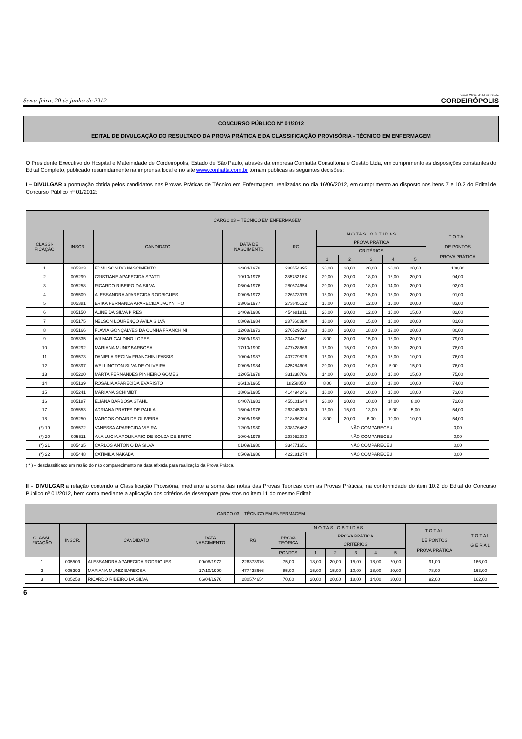Sexta-feira, 20 de junho de 2012 Jornal Oficial do Município de
CORDEIRÓPOLIS
CONCURSO PÚBLICO Nº 01/2012
EDITAL DE DIVULGAÇÃO DO RESULTADO DA PROVA PRÁTICA E DA CLASSIFICAÇÃO PROVISÓRIA - TÉCNICO EM ENFERMAGEM
O Presidente Executivo do Hospital e Maternidade de Cordeirópolis, Estado de São Paulo, através da empresa Confiatta Consultoria e Gestão Ltda, em cumprimento às disposições constantes do Edital Completo, publicado resumidamente na imprensa local e no site www.confiatta.com.br tornam públicas as seguintes decisões:
I – DIVULGAR a pontuação obtida pelos candidatos nas Provas Práticas de Técnico em Enfermagem, realizadas no dia 16/06/2012, em cumprimento ao disposto nos itens 7 e 10.2 do Edital de Concurso Público nº 01/2012:
| CARGO 03 – TÉCNICO EM ENFERMAGEM | | | | | | | | | | |
| --- | --- | --- | --- | --- | --- | --- | --- | --- | --- | --- |
| CLASSI- FICAÇÃO | INSCR. | CANDIDATO | DATA DE NASCIMENTO | RG | N O T A S O B T I D A S | | | | | T O T A L DE PONTOS PROVA PRÁTICA |
| | | | | | PROVA PRÁTICA | | | | | |
| | | | | | CRITÉRIOS | | | | | |
| | | | | | 1 | 2 | 3 | 4 | 5 | |
| 1 | 005323 | EDMILSON DO NASCIMENTO | 24/04/1978 | 288554395 | 20,00 | 20,00 | 20,00 | 20,00 | 20,00 | 100,00 |
| 2 | 005299 | CRISTIANE APARECIDA SPATTI | 19/10/1978 | 28573216X | 20,00 | 20,00 | 18,00 | 16,00 | 20,00 | 94,00 |
| 3 | 005258 | RICARDO RIBEIRO DA SILVA | 06/04/1976 | 280574654 | 20,00 | 20,00 | 18,00 | 14,00 | 20,00 | 92,00 |
| 4 | 005509 | ALESSANDRA APARECIDA RODRIGUES | 09/08/1972 | 226373976 | 18,00 | 20,00 | 15,00 | 18,00 | 20,00 | 91,00 |
| 5 | 005381 | ERIKA FERNANDA APARECIDA JACYNTHO | 23/06/1977 | 273645122 | 16,00 | 20,00 | 12,00 | 15,00 | 20,00 | 83,00 |
| 6 | 005150 | ALINE DA SILVA PIRES | 24/09/1986 | 454681811 | 20,00 | 20,00 | 12,00 | 15,00 | 15,00 | 82,00 |
| 7 | 005175 | NELSON LOURENÇO AVILA SILVA | 08/09/1984 | 23736038X | 10,00 | 20,00 | 15,00 | 16,00 | 20,00 | 81,00 |
| 8 | 005166 | FLAVIA GONÇALVES DA CUNHA FRANCHINI | 12/08/1973 | 276529728 | 10,00 | 20,00 | 18,00 | 12,00 | 20,00 | 80,00 |
| 9 | 005335 | WILMAR GALDINO LOPES | 25/09/1981 | 304477461 | 8,00 | 20,00 | 15,00 | 16,00 | 20,00 | 79,00 |
| 10 | 005292 | MARIANA MUNIZ BARBOSA | 17/10/1990 | 477428666 | 15,00 | 15,00 | 10,00 | 18,00 | 20,00 | 78,00 |
| 11 | 005573 | DANIELA REGINA FRANCHINI FASSIS | 10/04/1987 | 407779826 | 16,00 | 20,00 | 15,00 | 15,00 | 10,00 | 76,00 |
| 12 | 005397 | WELLINGTON SILVA DE OLIVEIRA | 09/08/1984 | 425284608 | 20,00 | 20,00 | 16,00 | 5,00 | 15,00 | 76,00 |
| 13 | 005220 | MARTA FERNANDES PINHEIRO GOMES | 12/05/1978 | 331238706 | 14,00 | 20,00 | 10,00 | 16,00 | 15,00 | 75,00 |
| 14 | 005139 | ROSALIA APARECIDA EVARISTO | 26/10/1965 | 18258850 | 8,00 | 20,00 | 18,00 | 18,00 | 10,00 | 74,00 |
| 15 | 005241 | MARIANA SCHIMIDT | 18/06/1985 | 414494246 | 10,00 | 20,00 | 10,00 | 15,00 | 18,00 | 73,00 |
| 16 | 005187 | ELIANA BARBOSA STAHL | 04/07/1981 | 455101644 | 20,00 | 20,00 | 10,00 | 14,00 | 8,00 | 72,00 |
| 17 | 005553 | ADRIANA PRATES DE PAULA | 15/04/1976 | 263745089 | 16,00 | 15,00 | 13,00 | 5,00 | 5,00 | 54,00 |
| 18 | 005250 | MARCOS ODAIR DE OLIVEIRA | 29/08/1968 | 218486224 | 8,00 | 20,00 | 6,00 | 10,00 | 10,00 | 54,00 |
| (*) 19 | 005572 | VANESSA APARECIDA VIEIRA | 12/03/1980 | 308376462 | NÃO COMPARECEU | | | | | 0,00 |
| (*) 20 | 005511 | ANA LUCIA APOLINARIO DE SOUZA DE BRITO | 10/04/1978 | 293952930 | NÃO COMPARECEU | | | | | 0,00 |
| (*) 21 | 005435 | CARLOS ANTONIO DA SILVA | 01/09/1980 | 334771651 | NÃO COMPARECEU | | | | | 0,00 |
| (*) 22 | 005448 | CATIMILA NAKADA | 05/09/1986 | 422181274 | NÃO COMPARECEU | | | | | 0,00 |
( * ) – desclassificado em razão do não comparecimento na data afixada para realização da Prova Prática.
II – DIVULGAR a relação contendo a Classificação Provisória, mediante a soma das notas das Provas Teóricas com as Provas Práticas, na conformidade do item 10.2 do Edital do Concurso Público nº 01/2012, bem como mediante a aplicação dos critérios de desempate previstos no item 11 do mesmo Edital:
| CARGO 03 – TÉCNICO EM ENFERMAGEM | | | | | | | | | | | | |
| --- | --- | --- | --- | --- | --- | --- | --- | --- | --- | --- | --- | --- |
| CLASSI- FICAÇÃO | INSCR. | CANDIDATO | DATA NASCIMENTO | RG | N O T A S O B T I D A S | | | | | | T O T A L DE PONTOS PROVA PRÁTICA | T O T A L G E R A L |
| | | | | | PROVA TEÓRICA | PROVA PRÁTICA | | | | | | |
| | | | | | | CRITÉRIOS | | | | | | |
| | | | | | PONTOS | 1 | 2 | 3 | 4 | 5 | | |
| 1 | 005509 | ALESSANDRA APARECIDA RODRIGUES | 09/08/1972 | 226373976 | 75,00 | 18,00 | 20,00 | 15,00 | 18,00 | 20,00 | 91,00 | 166,00 |
| 2 | 005292 | MARIANA MUNIZ BARBOSA | 17/10/1990 | 477428666 | 85,00 | 15,00 | 15,00 | 10,00 | 18,00 | 20,00 | 78,00 | 163,00 |
| 3 | 005258 | RICARDO RIBEIRO DA SILVA | 06/04/1976 | 280574654 | 70,00 | 20,00 | 20,00 | 18,00 | 14,00 | 20,00 | 92,00 | 162,00 |
6